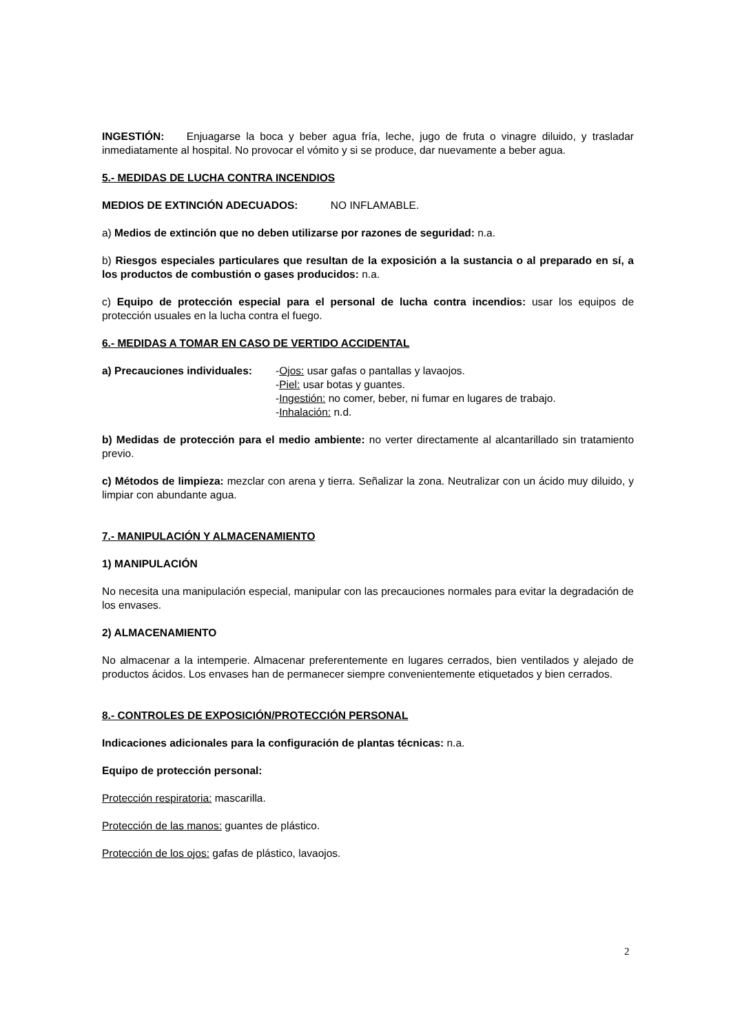INGESTIÓN: Enjuagarse la boca y beber agua fría, leche, jugo de fruta o vinagre diluido, y trasladar inmediatamente al hospital. No provocar el vómito y si se produce, dar nuevamente a beber agua.
5.- MEDIDAS DE LUCHA CONTRA INCENDIOS
MEDIOS DE EXTINCIÓN ADECUADOS: NO INFLAMABLE.
a) Medios de extinción que no deben utilizarse por razones de seguridad: n.a.
b) Riesgos especiales particulares que resultan de la exposición a la sustancia o al preparado en sí, a los productos de combustión o gases producidos: n.a.
c) Equipo de protección especial para el personal de lucha contra incendios: usar los equipos de protección usuales en la lucha contra el fuego.
6.- MEDIDAS A TOMAR EN CASO DE VERTIDO ACCIDENTAL
a) Precauciones individuales:
-Ojos: usar gafas o pantallas y lavaojos.
-Piel: usar botas y guantes.
-Ingestión: no comer, beber, ni fumar en lugares de trabajo.
-Inhalación: n.d.
b) Medidas de protección para el medio ambiente: no verter directamente al alcantarillado sin tratamiento previo.
c) Métodos de limpieza: mezclar con arena y tierra. Señalizar la zona. Neutralizar con un ácido muy diluido, y limpiar con abundante agua.
7.- MANIPULACIÓN Y ALMACENAMIENTO
1) MANIPULACIÓN
No necesita una manipulación especial, manipular con las precauciones normales para evitar la degradación de los envases.
2) ALMACENAMIENTO
No almacenar a la intemperie. Almacenar preferentemente en lugares cerrados, bien ventilados y alejado de productos ácidos. Los envases han de permanecer siempre convenientemente etiquetados y bien cerrados.
8.- CONTROLES DE EXPOSICIÓN/PROTECCIÓN PERSONAL
Indicaciones adicionales para la configuración de plantas técnicas: n.a.
Equipo de protección personal:
Protección respiratoria: mascarilla.
Protección de las manos: guantes de plástico.
Protección de los ojos: gafas de plástico, lavaojos.
2